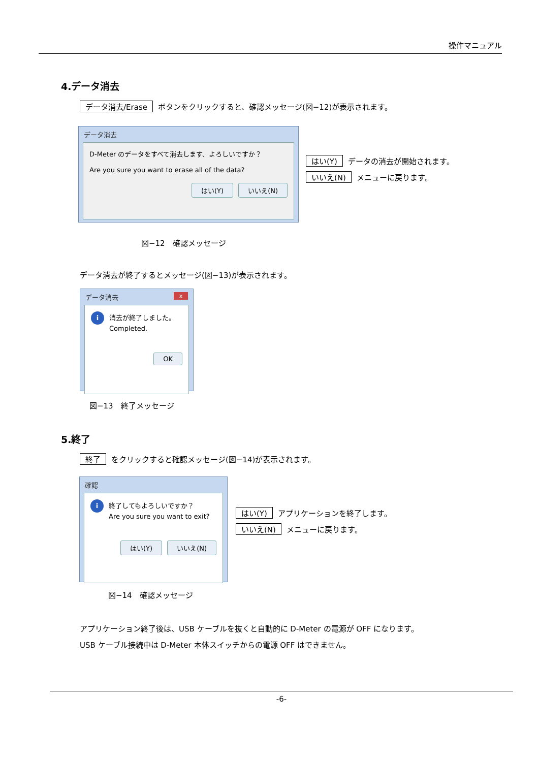操作マニュアル
4.データ消去
データ消去/Erase ボタンをクリックすると、確認メッセージ(図−12)が表示されます。
データ消去
D-Meter のデータをすべて消去します、よろしいですか？
Are you sure you want to erase all of the data?
はい(Y) いいえ(N)
はい(Y) データの消去が開始されます。
いいえ(N) メニューに戻ります。
図−12　確認メッセージ
データ消去が終了するとメッセージ(図−13)が表示されます。
データ消去 x
i 消去が終了しました。
Completed.
OK
図−13　終了メッセージ
5.終了
終了 をクリックすると確認メッセージ(図−14)が表示されます。
確認
i 終了してもよろしいですか？
Are you sure you want to exit?
はい(Y) いいえ(N)
はい(Y) アプリケーションを終了します。
いいえ(N) メニューに戻ります。
図−14　確認メッセージ
アプリケーション終了後は、USB ケーブルを抜くと自動的に D-Meter の電源が OFF になります。
USB ケーブル接続中は D-Meter 本体スイッチからの電源 OFF はできません。
-6-